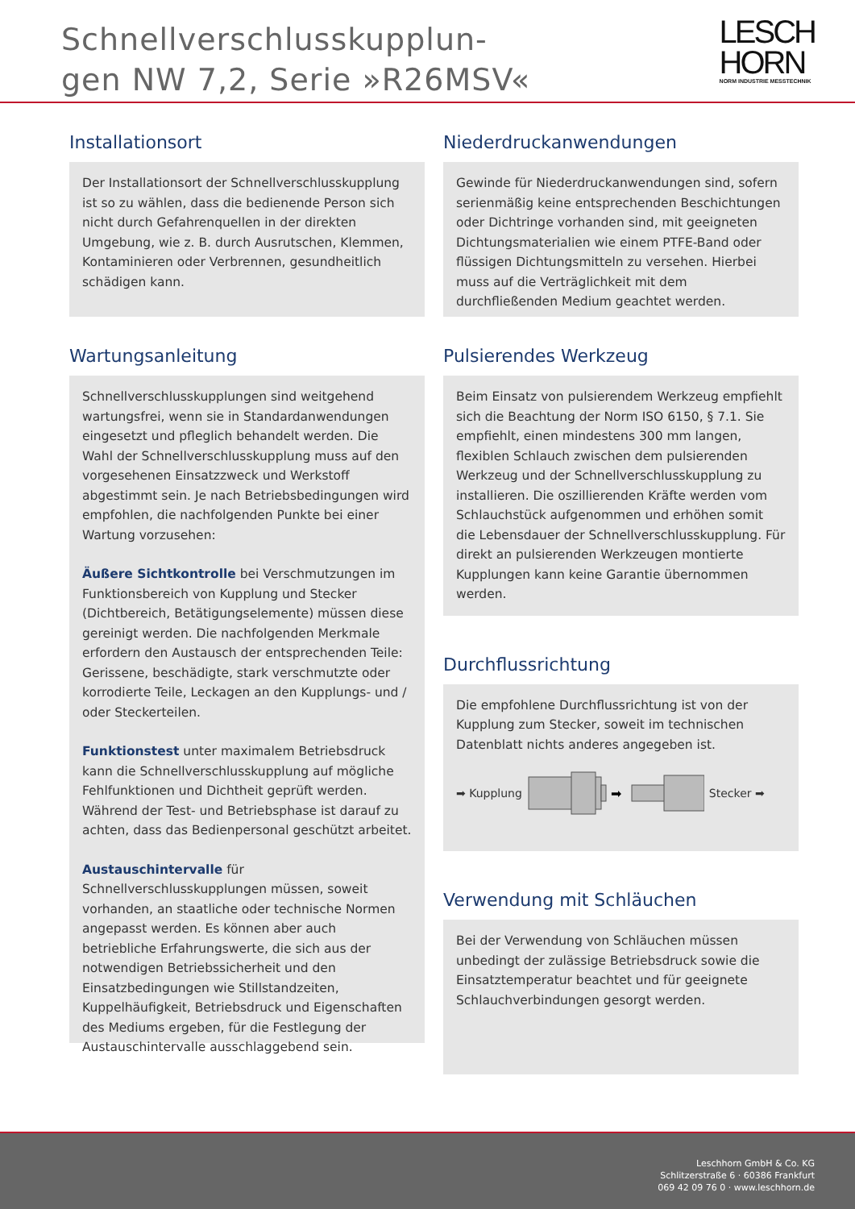Schnellverschlusskupplun-
gen NW 7,2, Serie »R26MSV«
LESCH
HORN
NORM INDUSTRIE MESSTECHNIK
Installationsort
Der Installationsort der Schnellverschlusskupplung ist so zu wählen, dass die bedienende Person sich nicht durch Gefahrenquellen in der direkten Umgebung, wie z. B. durch Ausrutschen, Klemmen, Kontaminieren oder Verbrennen, gesundheitlich schädigen kann.
Wartungsanleitung
Schnellverschlusskupplungen sind weitgehend wartungsfrei, wenn sie in Standardanwendungen eingesetzt und pfleglich behandelt werden. Die Wahl der Schnellverschlusskupplung muss auf den vorgesehenen Einsatzzweck und Werkstoff abgestimmt sein. Je nach Betriebsbedingungen wird empfohlen, die nachfolgenden Punkte bei einer Wartung vorzusehen:
Äußere Sichtkontrolle bei Verschmutzungen im Funktionsbereich von Kupplung und Stecker (Dichtbereich, Betätigungselemente) müssen diese gereinigt werden. Die nachfolgenden Merkmale erfordern den Austausch der entsprechenden Teile: Gerissene, beschädigte, stark verschmutzte oder korrodierte Teile, Leckagen an den Kupplungs- und / oder Steckerteilen.
Funktionstest unter maximalem Betriebsdruck kann die Schnellverschlusskupplung auf mögliche Fehlfunktionen und Dichtheit geprüft werden. Während der Test- und Betriebsphase ist darauf zu achten, dass das Bedienpersonal geschützt arbeitet.
Austauschintervalle für Schnellverschlusskupplungen müssen, soweit vorhanden, an staatliche oder technische Normen angepasst werden. Es können aber auch betriebliche Erfahrungswerte, die sich aus der notwendigen Betriebssicherheit und den Einsatzbedingungen wie Stillstandzeiten, Kuppelhäufigkeit, Betriebsdruck und Eigenschaften des Mediums ergeben, für die Festlegung der Austauschintervalle ausschlaggebend sein.
Niederdruckanwendungen
Gewinde für Niederdruckanwendungen sind, sofern serienmäßig keine entsprechenden Beschichtungen oder Dichtringe vorhanden sind, mit geeigneten Dichtungsmaterialien wie einem PTFE-Band oder flüssigen Dichtungsmitteln zu versehen. Hierbei muss auf die Verträglichkeit mit dem durchfließenden Medium geachtet werden.
Pulsierendes Werkzeug
Beim Einsatz von pulsierendem Werkzeug empfiehlt sich die Beachtung der Norm ISO 6150, § 7.1. Sie empfiehlt, einen mindestens 300 mm langen, flexiblen Schlauch zwischen dem pulsierenden Werkzeug und der Schnellverschlusskupplung zu installieren. Die oszillierenden Kräfte werden vom Schlauchstück aufgenommen und erhöhen somit die Lebensdauer der Schnellverschlusskupplung. Für direkt an pulsierenden Werkzeugen montierte Kupplungen kann keine Garantie übernommen werden.
Durchflussrichtung
Die empfohlene Durchflussrichtung ist von der Kupplung zum Stecker, soweit im technischen Datenblatt nichts anderes angegeben ist.
➡ Kupplung
➡
Stecker ➡
Verwendung mit Schläuchen
Bei der Verwendung von Schläuchen müssen unbedingt der zulässige Betriebsdruck sowie die Einsatztemperatur beachtet und für geeignete Schlauchverbindungen gesorgt werden.
Leschhorn GmbH & Co. KG
Schlitzerstraße 6 · 60386 Frankfurt
069 42 09 76 0 · www.leschhorn.de